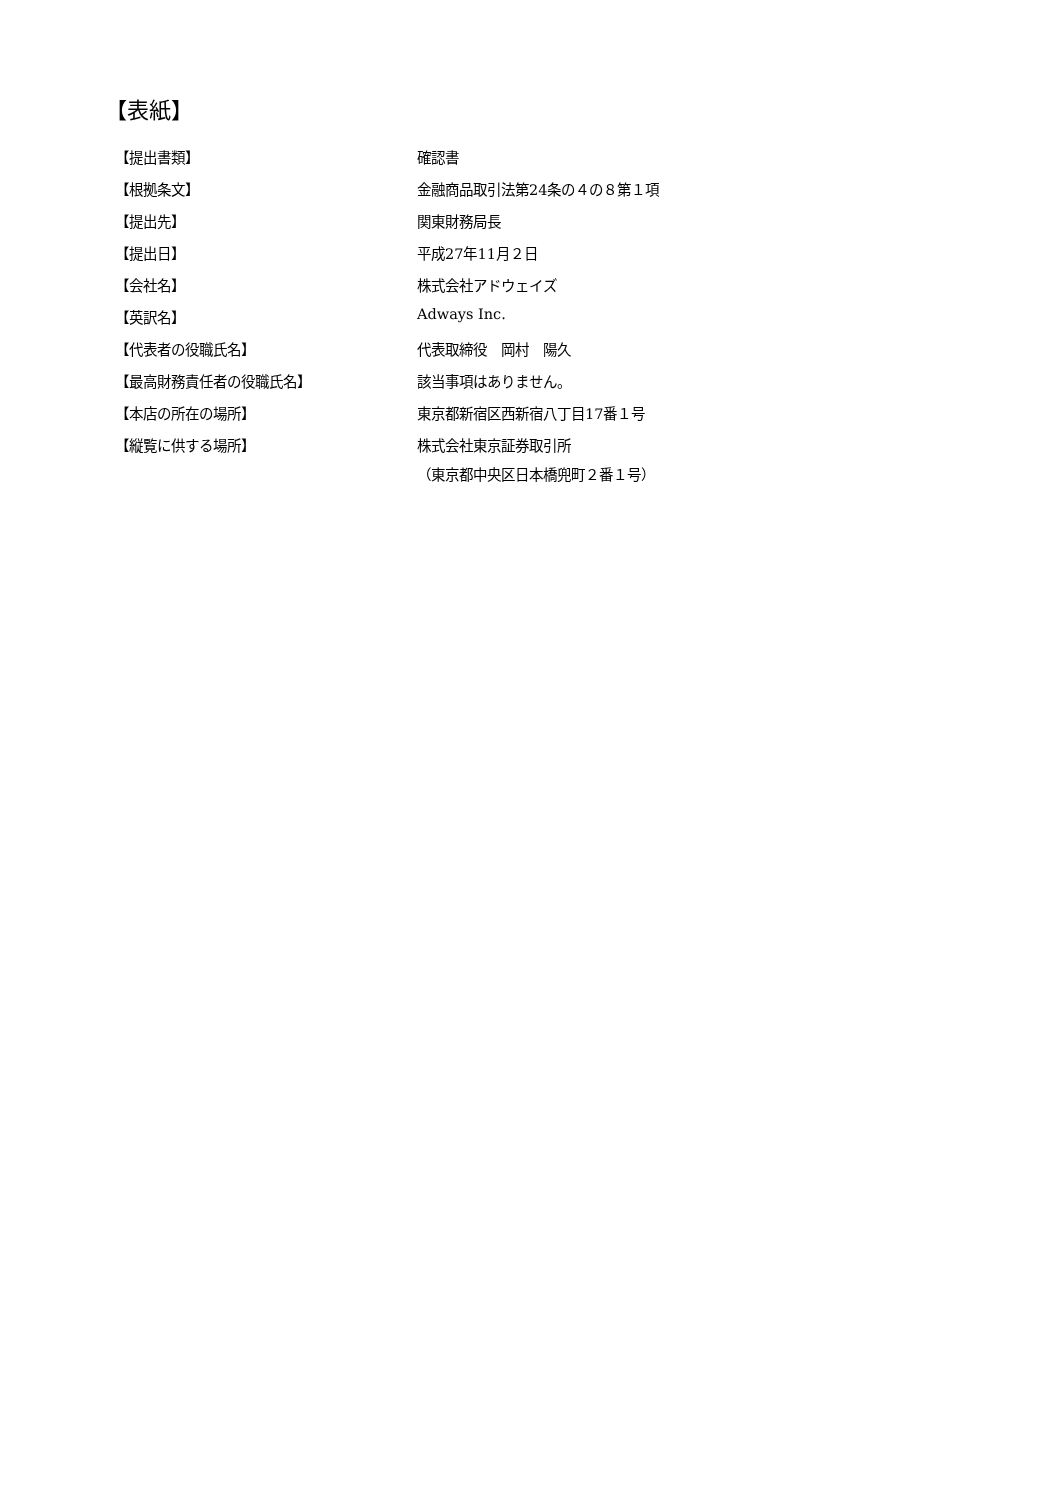【表紙】
| 【提出書類】 | 確認書 |
| 【根拠条文】 | 金融商品取引法第24条の４の８第１項 |
| 【提出先】 | 関東財務局長 |
| 【提出日】 | 平成27年11月２日 |
| 【会社名】 | 株式会社アドウェイズ |
| 【英訳名】 | Adways Inc. |
| 【代表者の役職氏名】 | 代表取締役 岡村 陽久 |
| 【最高財務責任者の役職氏名】 | 該当事項はありません。 |
| 【本店の所在の場所】 | 東京都新宿区西新宿八丁目17番１号 |
| 【縦覧に供する場所】 | 株式会社東京証券取引所 （東京都中央区日本橋兜町２番１号） |